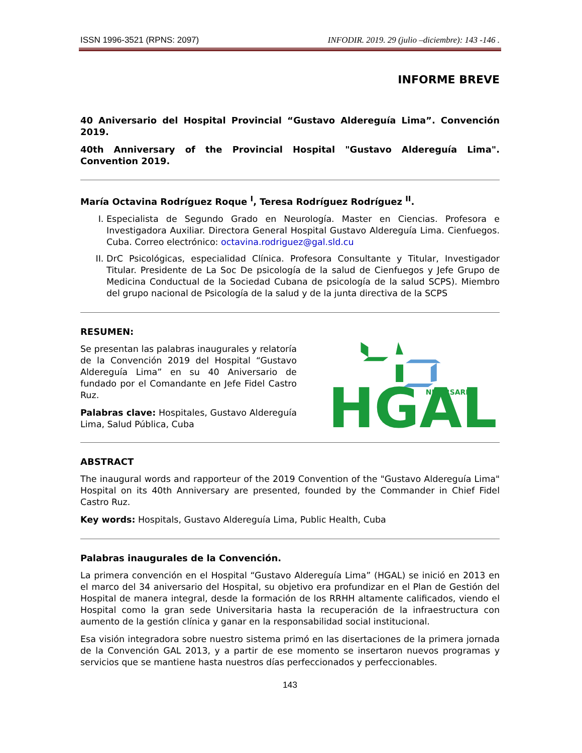ISSN 1996-3521 (RPNS: 2097) INFODIR. 2019. 29 (julio –diciembre): 143 -146 .
INFORME BREVE
40 Aniversario del Hospital Provincial “Gustavo Aldereguía Lima”. Convención 2019.
40th Anniversary of the Provincial Hospital "Gustavo Aldereguía Lima". Convention 2019.
María Octavina Rodríguez Roque <sup>I</sup>, Teresa Rodríguez Rodríguez <sup>II</sup>.
I. Especialista de Segundo Grado en Neurología. Master en Ciencias. Profesora e Investigadora Auxiliar. Directora General Hospital Gustavo Aldereguía Lima. Cienfuegos. Cuba. Correo electrónico: octavina.rodriguez@gal.sld.cu
II. DrC Psicológicas, especialidad Clínica. Profesora Consultante y Titular, Investigador Titular. Presidente de La Soc De psicología de la salud de Cienfuegos y Jefe Grupo de Medicina Conductual de la Sociedad Cubana de psicología de la salud SCPS). Miembro del grupo nacional de Psicología de la salud y de la junta directiva de la SCPS
RESUMEN:
Se presentan las palabras inaugurales y relatoría de la Convención 2019 del Hospital “Gustavo Aldereguía Lima” en su 40 Aniversario de fundado por el Comandante en Jefe Fidel Castro Ruz.
Palabras clave: Hospitales, Gustavo Aldereguía Lima, Salud Pública, Cuba
HGAL
NIVERSARIO
ABSTRACT
The inaugural words and rapporteur of the 2019 Convention of the "Gustavo Aldereguía Lima" Hospital on its 40th Anniversary are presented, founded by the Commander in Chief Fidel Castro Ruz.
Key words: Hospitals, Gustavo Aldereguía Lima, Public Health, Cuba
Palabras inaugurales de la Convención.
La primera convención en el Hospital “Gustavo Aldereguía Lima” (HGAL) se inició en 2013 en el marco del 34 aniversario del Hospital, su objetivo era profundizar en el Plan de Gestión del Hospital de manera integral, desde la formación de los RRHH altamente calificados, viendo el Hospital como la gran sede Universitaria hasta la recuperación de la infraestructura con aumento de la gestión clínica y ganar en la responsabilidad social institucional.
Esa visión integradora sobre nuestro sistema primó en las disertaciones de la primera jornada de la Convención GAL 2013, y a partir de ese momento se insertaron nuevos programas y servicios que se mantiene hasta nuestros días perfeccionados y perfeccionables.
143